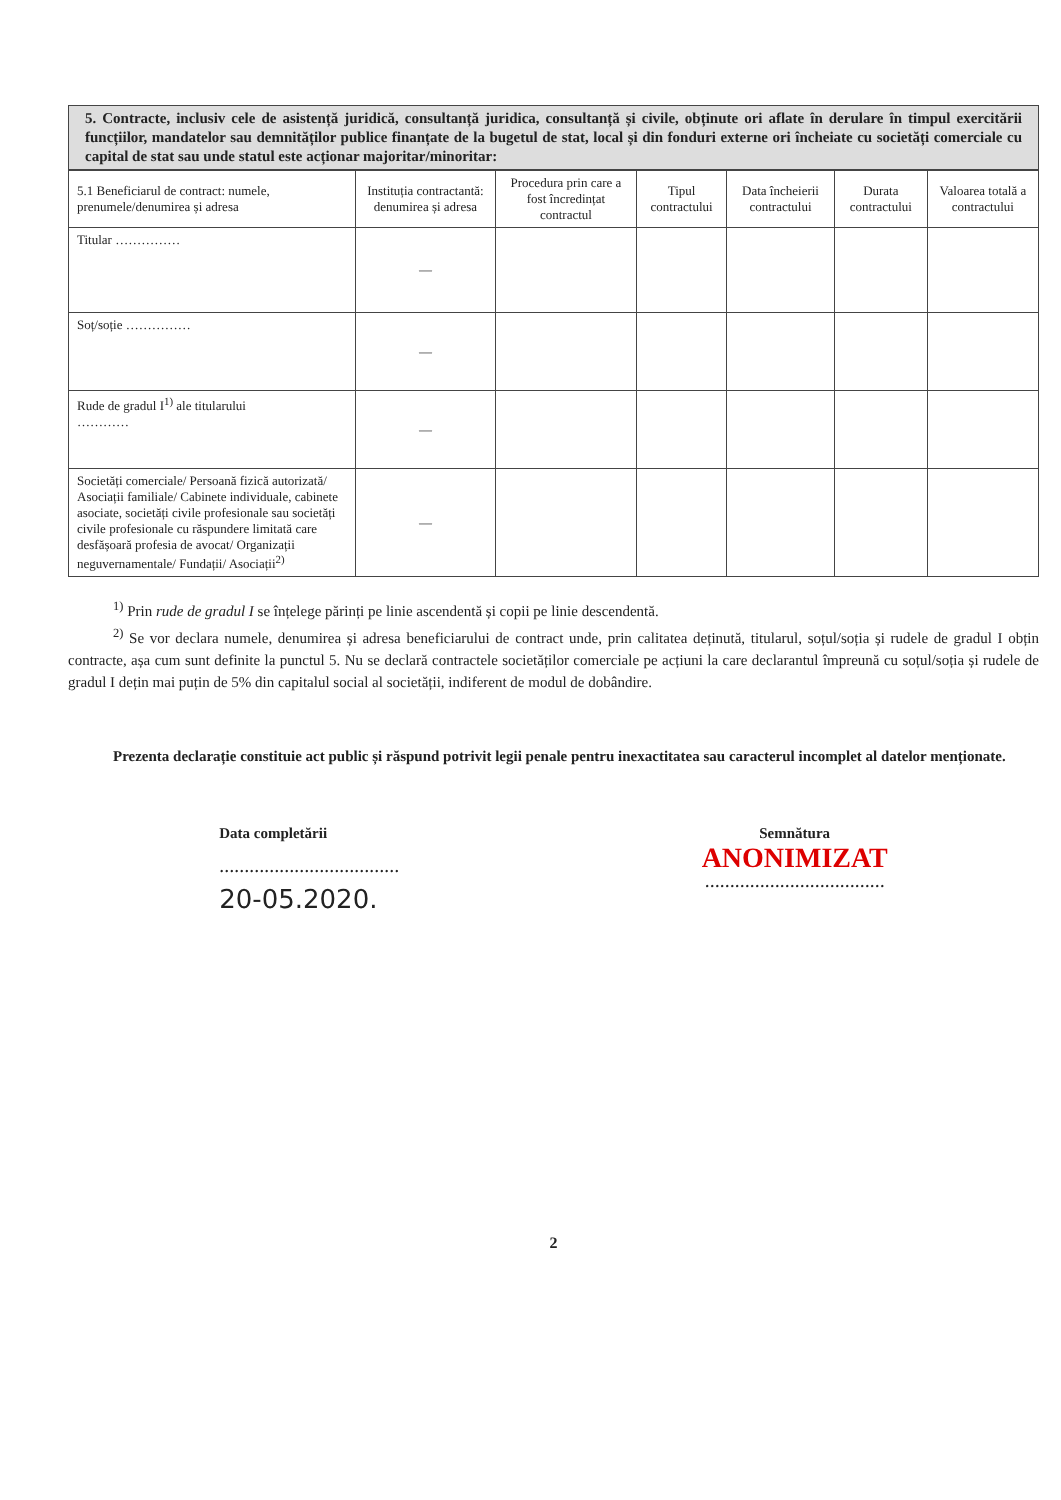5. Contracte, inclusiv cele de asistență juridică, consultanță juridica, consultanță și civile, obținute ori aflate în derulare în timpul exercitării funcțiilor, mandatelor sau demnităților publice finanțate de la bugetul de stat, local și din fonduri externe ori încheiate cu societăți comerciale cu capital de stat sau unde statul este acționar majoritar/minoritar:
| 5.1 Beneficiarul de contract: numele, prenumele/denumirea și adresa | Instituția contractantă: denumirea și adresa | Procedura prin care a fost încredințat contractul | Tipul contractului | Data încheierii contractului | Durata contractului | Valoarea totală a contractului |
| --- | --- | --- | --- | --- | --- | --- |
| Titular …………… | — | | | | | |
| Soț/soție …………… | — | | | | | |
| Rude de gradul I<sup>1)</sup> ale titularului ………… | — | | | | | |
| Societăți comerciale/ Persoană fizică autorizată/ Asociații familiale/ Cabinete individuale, cabinete asociate, societăți civile profesionale sau societăți civile profesionale cu răspundere limitată care desfășoară profesia de avocat/ Organizații neguvernamentale/ Fundații/ Asociații<sup>2)</sup> | — | | | | | |
<sup>1)</sup> Prin rude de gradul I se înțelege părinți pe linie ascendentă și copii pe linie descendentă.
<sup>2)</sup> Se vor declara numele, denumirea și adresa beneficiarului de contract unde, prin calitatea deținută, titularul, soțul/soția și rudele de gradul I obțin contracte, așa cum sunt definite la punctul 5. Nu se declară contractele societăților comerciale pe acțiuni la care declarantul împreună cu soțul/soția și rudele de gradul I dețin mai puțin de 5% din capitalul social al societății, indiferent de modul de dobândire.
Prezenta declarație constituie act public și răspund potrivit legii penale pentru inexactitatea sau caracterul incomplet al datelor menționate.
Data completării
………………………………
20-05.2020.
Semnătura
ANONIMIZAT
………………………………
2